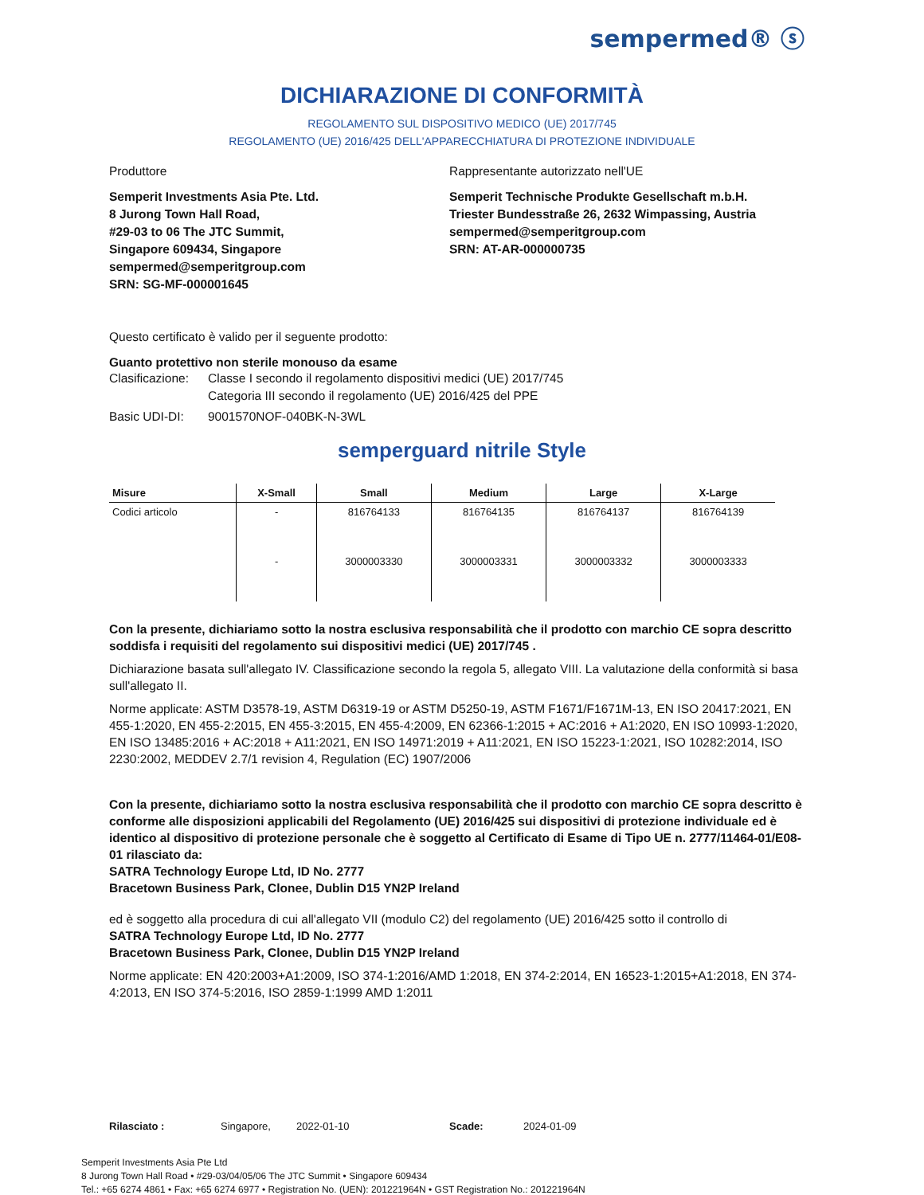sempermed® ⓢ
DICHIARAZIONE DI CONFORMITÀ
REGOLAMENTO SUL DISPOSITIVO MEDICO (UE) 2017/745
REGOLAMENTO (UE) 2016/425 DELL'APPARECCHIATURA DI PROTEZIONE INDIVIDUALE
Produttore
Semperit Investments Asia Pte. Ltd.
8 Jurong Town Hall Road,
#29-03 to 06 The JTC Summit,
Singapore 609434, Singapore
sempermed@semperitgroup.com
SRN: SG-MF-000001645
Rappresentante autorizzato nell'UE
Semperit Technische Produkte Gesellschaft m.b.H.
Triester Bundesstraße 26, 2632 Wimpassing, Austria
sempermed@semperitgroup.com
SRN: AT-AR-000000735
Questo certificato è valido per il seguente prodotto:
Guanto protettivo non sterile monouso da esame
Clasificazione: Classe I secondo il regolamento dispositivi medici (UE) 2017/745
Categoria III secondo il regolamento (UE) 2016/425 del PPE
Basic UDI-DI: 9001570NOF-040BK-N-3WL
semperguard nitrile Style
| Misure | X-Small | Small | Medium | Large | X-Large |
| --- | --- | --- | --- | --- | --- |
| Codici articolo | - | 816764133 | 816764135 | 816764137 | 816764139 |
| | - | 3000003330 | 3000003331 | 3000003332 | 3000003333 |
Con la presente, dichiariamo sotto la nostra esclusiva responsabilità che il prodotto con marchio CE sopra descritto soddisfa i requisiti del regolamento sui dispositivi medici (UE) 2017/745 .
Dichiarazione basata sull'allegato IV. Classificazione secondo la regola 5, allegato VIII. La valutazione della conformità si basa sull'allegato II.
Norme applicate: ASTM D3578-19, ASTM D6319-19 or ASTM D5250-19, ASTM F1671/F1671M-13, EN ISO 20417:2021, EN 455-1:2020, EN 455-2:2015, EN 455-3:2015, EN 455-4:2009, EN 62366-1:2015 + AC:2016 + A1:2020, EN ISO 10993-1:2020, EN ISO 13485:2016 + AC:2018 + A11:2021, EN ISO 14971:2019 + A11:2021, EN ISO 15223-1:2021, ISO 10282:2014, ISO 2230:2002, MEDDEV 2.7/1 revision 4, Regulation (EC) 1907/2006
Con la presente, dichiariamo sotto la nostra esclusiva responsabilità che il prodotto con marchio CE sopra descritto è conforme alle disposizioni applicabili del Regolamento (UE) 2016/425 sui dispositivi di protezione individuale ed è identico al dispositivo di protezione personale che è soggetto al Certificato di Esame di Tipo UE n. 2777/11464-01/E08-01 rilasciato da:
SATRA Technology Europe Ltd, ID No. 2777
Bracetown Business Park, Clonee, Dublin D15 YN2P Ireland
ed è soggetto alla procedura di cui all'allegato VII (modulo C2) del regolamento (UE) 2016/425 sotto il controllo di
SATRA Technology Europe Ltd, ID No. 2777
Bracetown Business Park, Clonee, Dublin D15 YN2P Ireland
Norme applicate: EN 420:2003+A1:2009, ISO 374-1:2016/AMD 1:2018, EN 374-2:2014, EN 16523-1:2015+A1:2018, EN 374-4:2013, EN ISO 374-5:2016, ISO 2859-1:1999 AMD 1:2011
Rilasciato : Singapore, 2022-01-10 Scade: 2024-01-09
Semperit Investments Asia Pte Ltd
8 Jurong Town Hall Road • #29-03/04/05/06 The JTC Summit • Singapore 609434
Tel.: +65 6274 4861 • Fax: +65 6274 6977 • Registration No. (UEN): 201221964N • GST Registration No.: 201221964N